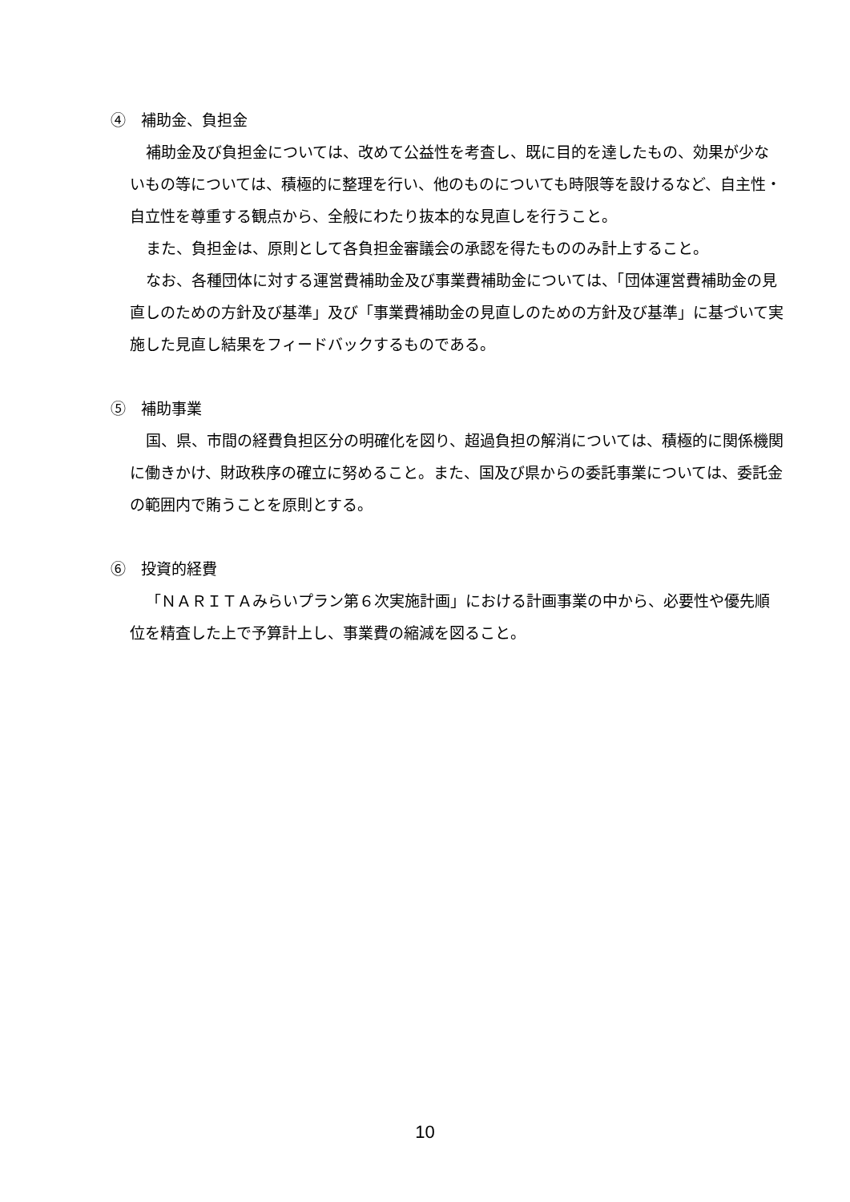④　補助金、負担金
補助金及び負担金については、改めて公益性を考査し、既に目的を達したもの、効果が少ないもの等については、積極的に整理を行い、他のものについても時限等を設けるなど、自主性・自立性を尊重する観点から、全般にわたり抜本的な見直しを行うこと。
また、負担金は、原則として各負担金審議会の承認を得たもののみ計上すること。
なお、各種団体に対する運営費補助金及び事業費補助金については、「団体運営費補助金の見直しのための方針及び基準」及び「事業費補助金の見直しのための方針及び基準」に基づいて実施した見直し結果をフィードバックするものである。
⑤　補助事業
国、県、市間の経費負担区分の明確化を図り、超過負担の解消については、積極的に関係機関に働きかけ、財政秩序の確立に努めること。また、国及び県からの委託事業については、委託金の範囲内で賄うことを原則とする。
⑥　投資的経費
「ＮＡＲＩＴＡみらいプラン第６次実施計画」における計画事業の中から、必要性や優先順位を精査した上で予算計上し、事業費の縮減を図ること。
10